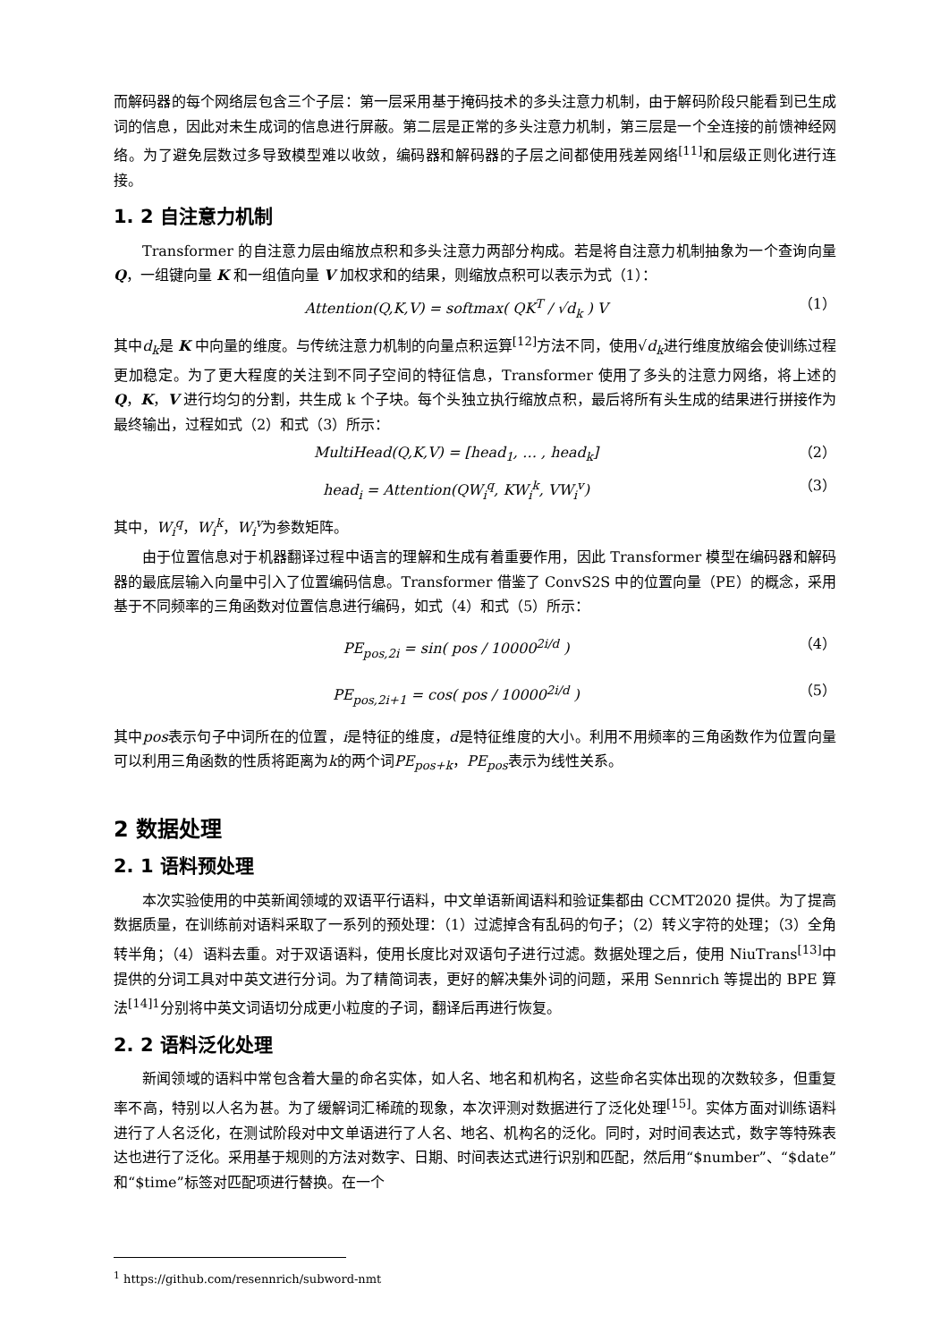而解码器的每个网络层包含三个子层：第一层采用基于掩码技术的多头注意力机制，由于解码阶段只能看到已生成词的信息，因此对未生成词的信息进行屏蔽。第二层是正常的多头注意力机制，第三层是一个全连接的前馈神经网络。为了避免层数过多导致模型难以收敛，编码器和解码器的子层之间都使用残差网络<sup>[11]</sup>和层级正则化进行连接。
1. 2 自注意力机制
Transformer 的自注意力层由缩放点积和多头注意力两部分构成。若是将自注意力机制抽象为一个查询向量 Q，一组键向量 K 和一组值向量 V 加权求和的结果，则缩放点积可以表示为式（1）：
Attention(Q,K,V) = softmax( QK<sup>T</sup> / √d<sub>k</sub> ) V （1）
其中d<sub>k</sub>是 K 中向量的维度。与传统注意力机制的向量点积运算<sup>[12]</sup>方法不同，使用√d<sub>k</sub>进行维度放缩会使训练过程更加稳定。为了更大程度的关注到不同子空间的特征信息，Transformer 使用了多头的注意力网络，将上述的 Q，K，V 进行均匀的分割，共生成 k 个子块。每个头独立执行缩放点积，最后将所有头生成的结果进行拼接作为最终输出，过程如式（2）和式（3）所示：
MultiHead(Q,K,V) = [head<sub>1</sub>, … , head<sub>k</sub>] （2）
head<sub>i</sub> = Attention(QW<sub>i</sub><sup>q</sup>, KW<sub>i</sub><sup>k</sup>, VW<sub>i</sub><sup>v</sup>) （3）
其中，W<sub>i</sub><sup>q</sup>，W<sub>i</sub><sup>k</sup>，W<sub>i</sub><sup>v</sup>为参数矩阵。
由于位置信息对于机器翻译过程中语言的理解和生成有着重要作用，因此 Transformer 模型在编码器和解码器的最底层输入向量中引入了位置编码信息。Transformer 借鉴了 ConvS2S 中的位置向量（PE）的概念，采用基于不同频率的三角函数对位置信息进行编码，如式（4）和式（5）所示：
PE<sub>pos,2i</sub> = sin( pos / 10000<sup>2i/d</sup> ) （4）
PE<sub>pos,2i+1</sub> = cos( pos / 10000<sup>2i/d</sup> ) （5）
其中pos表示句子中词所在的位置，i是特征的维度，d是特征维度的大小。利用不用频率的三角函数作为位置向量可以利用三角函数的性质将距离为k的两个词PE<sub>pos+k</sub>，PE<sub>pos</sub>表示为线性关系。
2 数据处理
2. 1 语料预处理
本次实验使用的中英新闻领域的双语平行语料，中文单语新闻语料和验证集都由 CCMT2020 提供。为了提高数据质量，在训练前对语料采取了一系列的预处理：（1）过滤掉含有乱码的句子；（2）转义字符的处理；（3）全角转半角；（4）语料去重。对于双语语料，使用长度比对双语句子进行过滤。数据处理之后，使用 NiuTrans<sup>[13]</sup>中提供的分词工具对中英文进行分词。为了精简词表，更好的解决集外词的问题，采用 Sennrich 等提出的 BPE 算法<sup>[14]1</sup>分别将中英文词语切分成更小粒度的子词，翻译后再进行恢复。
2. 2 语料泛化处理
新闻领域的语料中常包含着大量的命名实体，如人名、地名和机构名，这些命名实体出现的次数较多，但重复率不高，特别以人名为甚。为了缓解词汇稀疏的现象，本次评测对数据进行了泛化处理<sup>[15]</sup>。实体方面对训练语料进行了人名泛化，在测试阶段对中文单语进行了人名、地名、机构名的泛化。同时，对时间表达式，数字等特殊表达也进行了泛化。采用基于规则的方法对数字、日期、时间表达式进行识别和匹配，然后用“$number”、“$date”和“$time”标签对匹配项进行替换。在一个
<sup>1</sup> https://github.com/resennrich/subword-nmt